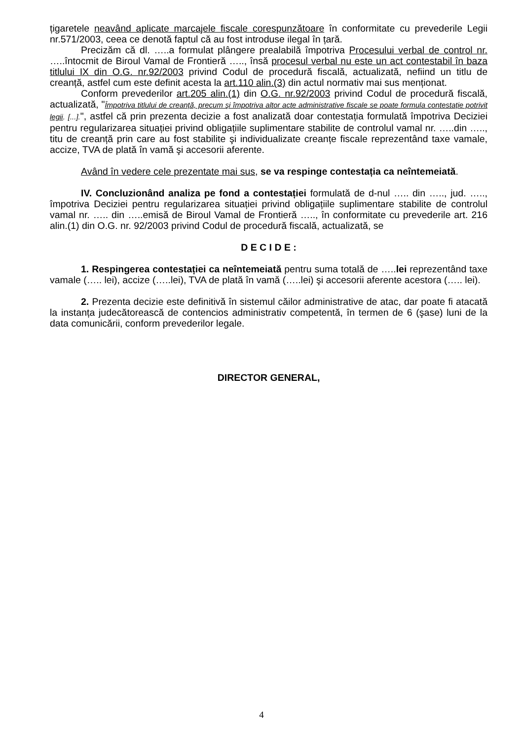țigaretele neavând aplicate marcajele fiscale corespunzătoare în conformitate cu prevederile Legii nr.571/2003, ceea ce denotă faptul că au fost introduse ilegal în țară.
Precizăm că dl. …..a formulat plângere prealabilă împotriva Procesului verbal de control nr. …..întocmit de Biroul Vamal de Frontieră ….., însă procesul verbal nu este un act contestabil în baza titlului IX din O.G. nr.92/2003 privind Codul de procedură fiscală, actualizată, nefiind un titlu de creanță, astfel cum este definit acesta la art.110 alin.(3) din actul normativ mai sus menționat.
Conform prevederilor art.205 alin.(1) din O.G. nr.92/2003 privind Codul de procedură fiscală, actualizată, "Împotriva titlului de creanță, precum şi împotriva altor acte administrative fiscale se poate formula contestație potrivit legii. [...].", astfel că prin prezenta decizie a fost analizată doar contestația formulată împotriva Deciziei pentru regularizarea situației privind obligațiile suplimentare stabilite de controlul vamal nr. …..din ….., titu de creanță prin care au fost stabilite şi individualizate creanțe fiscale reprezentând taxe vamale, accize, TVA de plată în vamă şi accesorii aferente.
Având în vedere cele prezentate mai sus, se va respinge contestația ca neîntemeiată.
IV. Concluzionând analiza pe fond a contestației formulată de d-nul ….. din ….., jud. ….., împotriva Deciziei pentru regularizarea situației privind obligațiile suplimentare stabilite de controlul vamal nr. ….. din …..emisă de Biroul Vamal de Frontieră ….., în conformitate cu prevederile art. 216 alin.(1) din O.G. nr. 92/2003 privind Codul de procedură fiscală, actualizată, se
D E C I D E :
1. Respingerea contestației ca neîntemeiată pentru suma totală de …..lei reprezentând taxe vamale (….. lei), accize (…..lei), TVA de plată în vamă (…..lei) şi accesorii aferente acestora (….. lei).
2. Prezenta decizie este definitivă în sistemul căilor administrative de atac, dar poate fi atacată la instanța judecătorească de contencios administrativ competentă, în termen de 6 (şase) luni de la data comunicării, conform prevederilor legale.
DIRECTOR GENERAL,
4